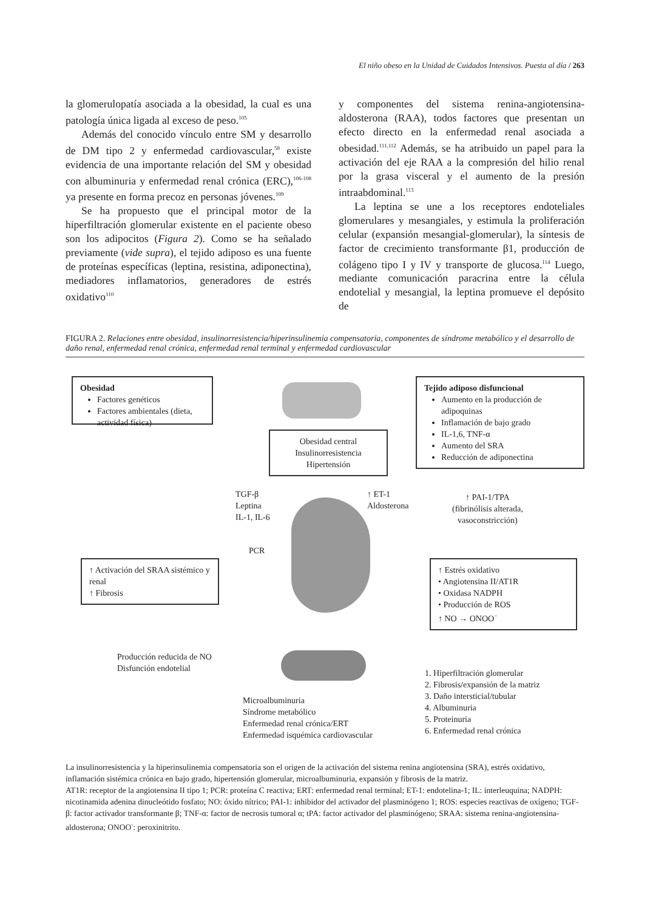El niño obeso en la Unidad de Cuidados Intensivos. Puesta al día / 263
la glomerulopatía asociada a la obesidad, la cual es una patología única ligada al exceso de peso.<sup>105</sup>
Además del conocido vínculo entre SM y desarrollo de DM tipo 2 y enfermedad cardiovascular,<sup>58</sup> existe evidencia de una importante relación del SM y obesidad con albuminuria y enfermedad renal crónica (ERC),<sup>106-108</sup> ya presente en forma precoz en personas jóvenes.<sup>109</sup>
Se ha propuesto que el principal motor de la hiperfiltración glomerular existente en el paciente obeso son los adipocitos (Figura 2). Como se ha señalado previamente (vide supra), el tejido adiposo es una fuente de proteínas específicas (leptina, resistina, adiponectina), mediadores inflamatorios, generadores de estrés oxidativo<sup>110</sup>
y componentes del sistema renina-angiotensina-aldosterona (RAA), todos factores que presentan un efecto directo en la enfermedad renal asociada a obesidad.<sup>111,112</sup> Además, se ha atribuido un papel para la activación del eje RAA a la compresión del hilio renal por la grasa visceral y el aumento de la presión intraabdominal.<sup>113</sup>
La leptina se une a los receptores endoteliales glomerulares y mesangiales, y estimula la proliferación celular (expansión mesangial-glomerular), la síntesis de factor de crecimiento transformante β1, producción de colágeno tipo I y IV y transporte de glucosa.<sup>114</sup> Luego, mediante comunicación paracrina entre la célula endotelial y mesangial, la leptina promueve el depósito de
FIGURA 2. Relaciones entre obesidad, insulinorresistencia/hiperinsulinemia compensatoria, componentes de síndrome metabólico y el desarrollo de daño renal, enfermedad renal crónica, enfermedad renal terminal y enfermedad cardiovascular
Obesidad
Factores genéticos
Factores ambientales (dieta, actividad física)
Obesidad central
Insulinorresistencia
Hipertensión
Tejido adiposo disfuncional
Aumento en la producción de adipoquinas
Inflamación de bajo grado
IL-1,6, TNF-α
Aumento del SRA
Reducción de adiponectina
TGF-β
Leptina
IL-1, IL-6
↑ ET-1
Aldosterona
↑ PAI-1/TPA
(fibrinólisis alterada,
vasoconstricción)
PCR
↑ Activación del SRAA sistémico y renal
↑ Fibrosis
↑ Estrés oxidativo
• Angiotensina II/AT1R
• Oxidasa NADPH
• Producción de ROS
↑ NO → ONOO<sup>−</sup>
Producción reducida de NO
Disfunción endotelial
Microalbuminuria
Síndrome metabólico
Enfermedad renal crónica/ERT
Enfermedad isquémica cardiovascular
1. Hiperfiltración glomerular
2. Fibrosis/expansión de la matriz
3. Daño intersticial/tubular
4. Albuminuria
5. Proteinuria
6. Enfermedad renal crónica
La insulinorresistencia y la hiperinsulinemia compensatoria son el origen de la activación del sistema renina angiotensina (SRA), estrés oxidativo, inflamación sistémica crónica en bajo grado, hipertensión glomerular, microalbuminuria, expansión y fibrosis de la matriz.
AT1R: receptor de la angiotensina II tipo 1; PCR: proteína C reactiva; ERT: enfermedad renal terminal; ET-1: endotelina-1; IL: interleuquina; NADPH: nicotinamida adenina dinucleótido fosfato; NO: óxido nítrico; PAI-1: inhibidor del activador del plasminógeno 1; ROS: especies reactivas de oxígeno; TGF-β: factor activador transformante β; TNF-α: factor de necrosis tumoral α; tPA: factor activador del plasminógeno; SRAA: sistema renina-angiotensina-aldosterona; ONOO<sup>-</sup>: peroxinitrito.